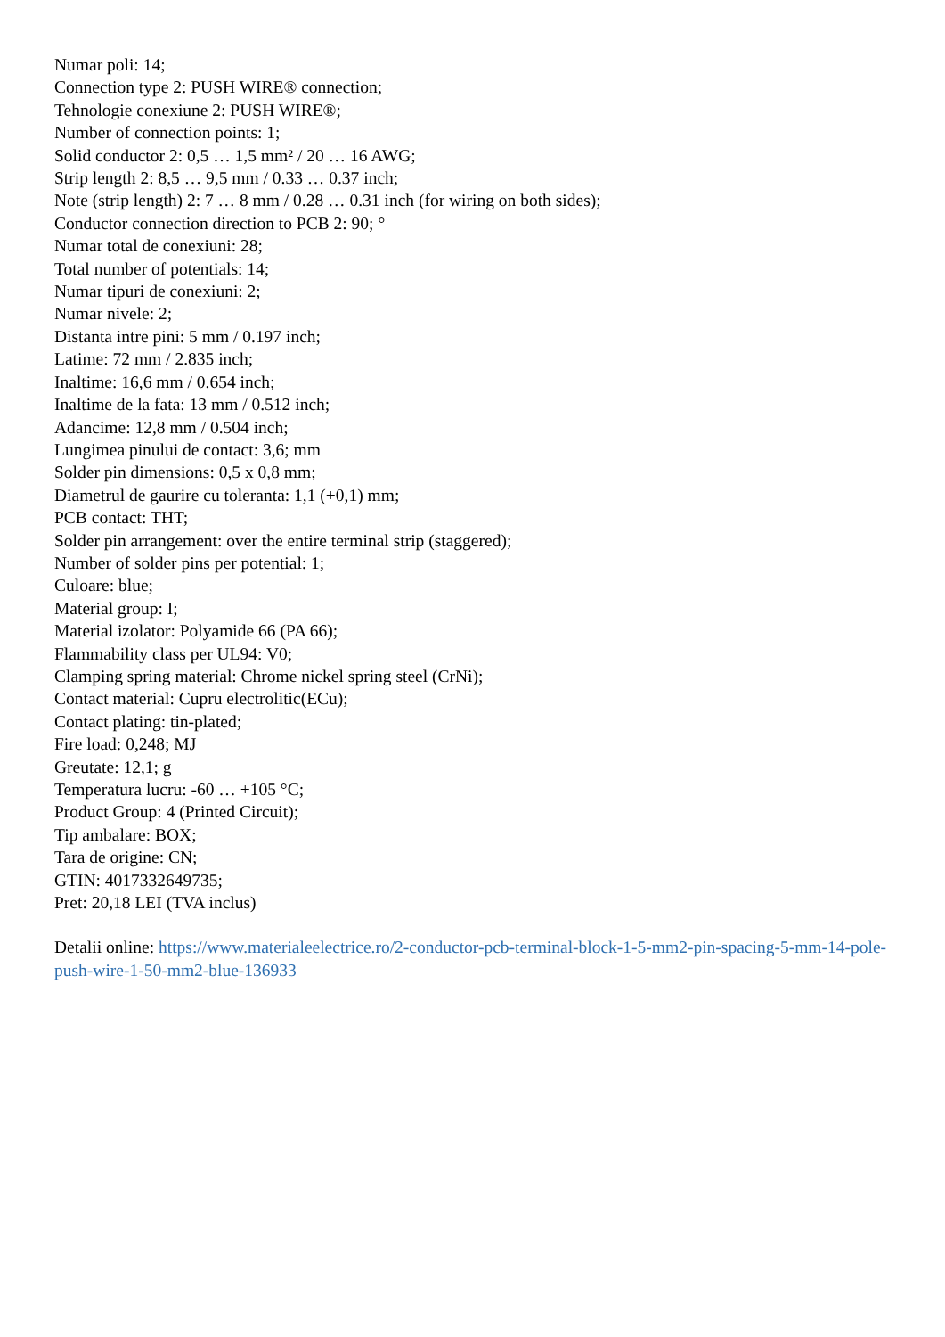Numar poli: 14;
Connection type 2: PUSH WIRE® connection;
Tehnologie conexiune 2: PUSH WIRE®;
Number of connection points: 1;
Solid conductor 2: 0,5 … 1,5 mm² / 20 … 16 AWG;
Strip length 2: 8,5 … 9,5 mm / 0.33 … 0.37 inch;
Note (strip length) 2: 7 … 8 mm / 0.28 … 0.31 inch (for wiring on both sides);
Conductor connection direction to PCB 2: 90; °
Numar total de conexiuni: 28;
Total number of potentials: 14;
Numar tipuri de conexiuni: 2;
Numar nivele: 2;
Distanta intre pini: 5 mm / 0.197 inch;
Latime: 72 mm / 2.835 inch;
Inaltime: 16,6 mm / 0.654 inch;
Inaltime de la fata: 13 mm / 0.512 inch;
Adancime: 12,8 mm / 0.504 inch;
Lungimea pinului de contact: 3,6; mm
Solder pin dimensions: 0,5 x 0,8 mm;
Diametrul de gaurire cu toleranta: 1,1 (+0,1) mm;
PCB contact: THT;
Solder pin arrangement: over the entire terminal strip (staggered);
Number of solder pins per potential: 1;
Culoare: blue;
Material group: I;
Material izolator: Polyamide 66 (PA 66);
Flammability class per UL94: V0;
Clamping spring material: Chrome nickel spring steel (CrNi);
Contact material: Cupru electrolitic(ECu);
Contact plating: tin-plated;
Fire load: 0,248; MJ
Greutate: 12,1; g
Temperatura lucru: -60 … +105 °C;
Product Group: 4 (Printed Circuit);
Tip ambalare: BOX;
Tara de origine: CN;
GTIN: 4017332649735;
Pret: 20,18 LEI (TVA inclus)
Detalii online: https://www.materialeelectrice.ro/2-conductor-pcb-terminal-block-1-5-mm2-pin-spacing-5-mm-14-pole-push-wire-1-50-mm2-blue-136933